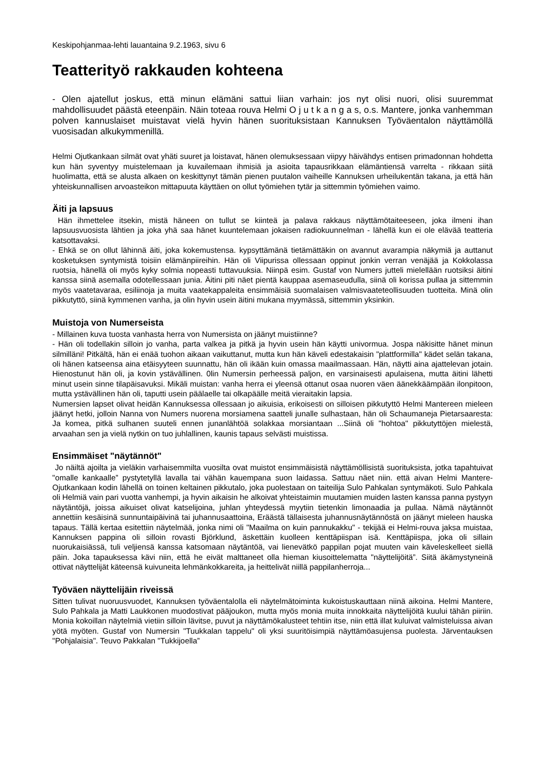Keskipohjanmaa-lehti lauantaina 9.2.1963, sivu 6
Teatterityö rakkauden kohteena
- Olen ajatellut joskus, että minun elämäni sattui liian varhain: jos nyt olisi nuori, olisi suuremmat mahdollisuudet päästä eteenpäin. Näin toteaa rouva Helmi O j u t k a n g a s, o.s. Mantere, jonka vanhemman polven kannuslaiset muistavat vielä hyvin hänen suorituksistaan Kannuksen Työväentalon näyttämöllä vuosisadan alkukymmenillä.
Helmi Ojutkankaan silmät ovat yhäti suuret ja loistavat, hänen olemuksessaan viipyy häivähdys entisen primadonnan hohdetta kun hän syventyy muistelemaan ja kuvailemaan ihmisiä ja asioita tapausrikkaan elämäntiensä varrelta - rikkaan siitä huolimatta, että se alusta alkaen on keskittynyt tämän pienen puutalon vaiheille Kannuksen urheilukentän takana, ja että hän yhteiskunnallisen arvoasteikon mittapuuta käyttäen on ollut työmiehen tytär ja sittemmin työmiehen vaimo.
Äiti ja lapsuus
Hän ihmettelee itsekin, mistä häneen on tullut se kiinteä ja palava rakkaus näyttämötaiteeseen, joka ilmeni ihan lapsuusvuosista lähtien ja joka yhä saa hänet kuuntelemaan jokaisen radiokuunnelman - lähellä kun ei ole elävää teatteria katsottavaksi.
- Ehkä se on ollut lähinnä äiti, joka kokemustensa. kypsyttämänä tietämättäkin on avannut avarampia näkymiä ja auttanut kosketuksen syntymistä toisiin elämänpiireihin. Hän oli Viipurissa ollessaan oppinut jonkin verran venäjää ja Kokkolassa ruotsia, hänellä oli myös kyky solmia nopeasti tuttavuuksia. Niinpä esim. Gustaf von Numers jutteli mielellään ruotsiksi äitini kanssa siinä asemalla odotellessaan junia. Äitini piti näet pientä kauppaa asemaseudulla, siinä oli korissa pullaa ja sittemmin myös vaatetavaraa, esiliinoja ja muita vaatekappaleita ensimmäisiä suomalaisen valmisvaateteollisuuden tuotteita. Minä olin pikkutyttö, siinä kymmenen vanha, ja olin hyvin usein äitini mukana myymässä, sittemmin yksinkin.
Muistoja von Numerseista
- Millainen kuva tuosta vanhasta herra von Numersista on jäänyt muistiinne?
- Hän oli todellakin silloin jo vanha, parta valkea ja pitkä ja hyvin usein hän käytti univormua. Jospa näkisitte hänet minun silmilläni! Pitkältä, hän ei enää tuohon aikaan vaikuttanut, mutta kun hän käveli edestakaisin "plattformilla" kädet selän takana, oli hänen katseensa aina etäisyyteen suunnattu, hän oli ikään kuin omassa maailmassaan. Hän, näytti aina ajattelevan jotain. Hienostunut hän oli, ja kovin ystävällinen. 0lin Numersin perheessä paljon, en varsinaisesti apulaisena, mutta äitini lähetti minut usein sinne tilapäisavuksi. Mikäli muistan: vanha herra ei yleensä ottanut osaa nuoren väen äänekkäämpään ilonpitoon, mutta ystävällinen hän oli, taputti usein päälaelle tai olkapäälle meitä vieraitakin lapsia.
Numersien lapset olivat heidän Kannuksessa ollessaan jo aikuisia, erikoisesti on silloisen pikkutyttö Helmi Mantereen mieleen jäänyt hetki, jolloin Nanna von Numers nuorena morsiamena saatteli junalle sulhastaan, hän oli Schaumaneja Pietarsaaresta: Ja komea, pitkä sulhanen suuteli ennen junanlähtöä solakkaa morsiantaan ...Siinä oli "hohtoa" pikkutyttöjen mielestä, arvaahan sen ja vielä nytkin on tuo juhlallinen, kaunis tapaus selvästi muistissa.
Ensimmäiset "näytännöt"
Jo näiltä ajoilta ja vieläkin varhaisemmilta vuosilta ovat muistot ensimmäisistä näyttämöllisistä suorituksista, jotka tapahtuivat "omalle kankaalle” pystytetyllä lavalla tai vähän kauempana suon laidassa. Sattuu näet niin. että aivan Helmi Mantere-Ojutkankaan kodin lähellä on toinen keltainen pikkutalo, joka puolestaan on taiteilija Sulo Pahkalan syntymäkoti. Sulo Pahkala oli Helmiä vain pari vuotta vanhempi, ja hyvin aikaisin he alkoivat yhteistaimin muutamien muiden lasten kanssa panna pystyyn näytäntöjä, joissa aikuiset olivat katselijoina, juhlan yhteydessä myytiin tietenkin limonaadia ja pullaa. Nämä näytännöt annettiin kesäisinä sunnuntaipäivinä tai juhannusaattoina, Eräästä tällaisesta juhannusnäytännöstä on jäänyt mieleen hauska tapaus. Tällä kertaa esitettiin näytelmää, jonka nimi oli "Maailma on kuin pannukakku" - tekijää ei Helmi-rouva jaksa muistaa, Kannuksen pappina oli silloin rovasti Björklund, äskettäin kuolleen kenttäpiispan isä. Kenttäpiispa, joka oli sillain nuorukaisiässä, tuli veljiensä kanssa katsomaan näytäntöä, vai lienevätkö pappilan pojat muuten vain käveleskelleet siellä päin. Joka tapauksessa kävi niin, että he eivät malttaneet olla hieman kiusoittelematta "näyttelijöitä”. Siitä äkämystyneinä ottivat näyttelijät käteensä kuivuneita lehmänkokkareita, ja heittelivät niillä pappilanherroja...
Työväen näyttelijäin riveissä
Sitten tulivat nuoruusvuodet, Kannuksen työväentalolla eli näytelmätoiminta kukoistuskauttaan niinä aikoina. Helmi Mantere, Sulo Pahkala ja Matti Laukkonen muodostivat pääjoukon, mutta myös monia muita innokkaita näyttelijöitä kuului tähän piiriin. Monia kokoillan näytelmiä vietiin silloin lävitse, puvut ja näyttämökalusteet tehtiin itse, niin että illat kuluivat valmisteluissa aivan yötä myöten. Gustaf von Numersin "Tuukkalan tappelu" oli yksi suuritöisimpiä näyttämöasujensa puolesta. Järventauksen "Pohjalaisia". Teuvo Pakkalan "Tukkijoella”